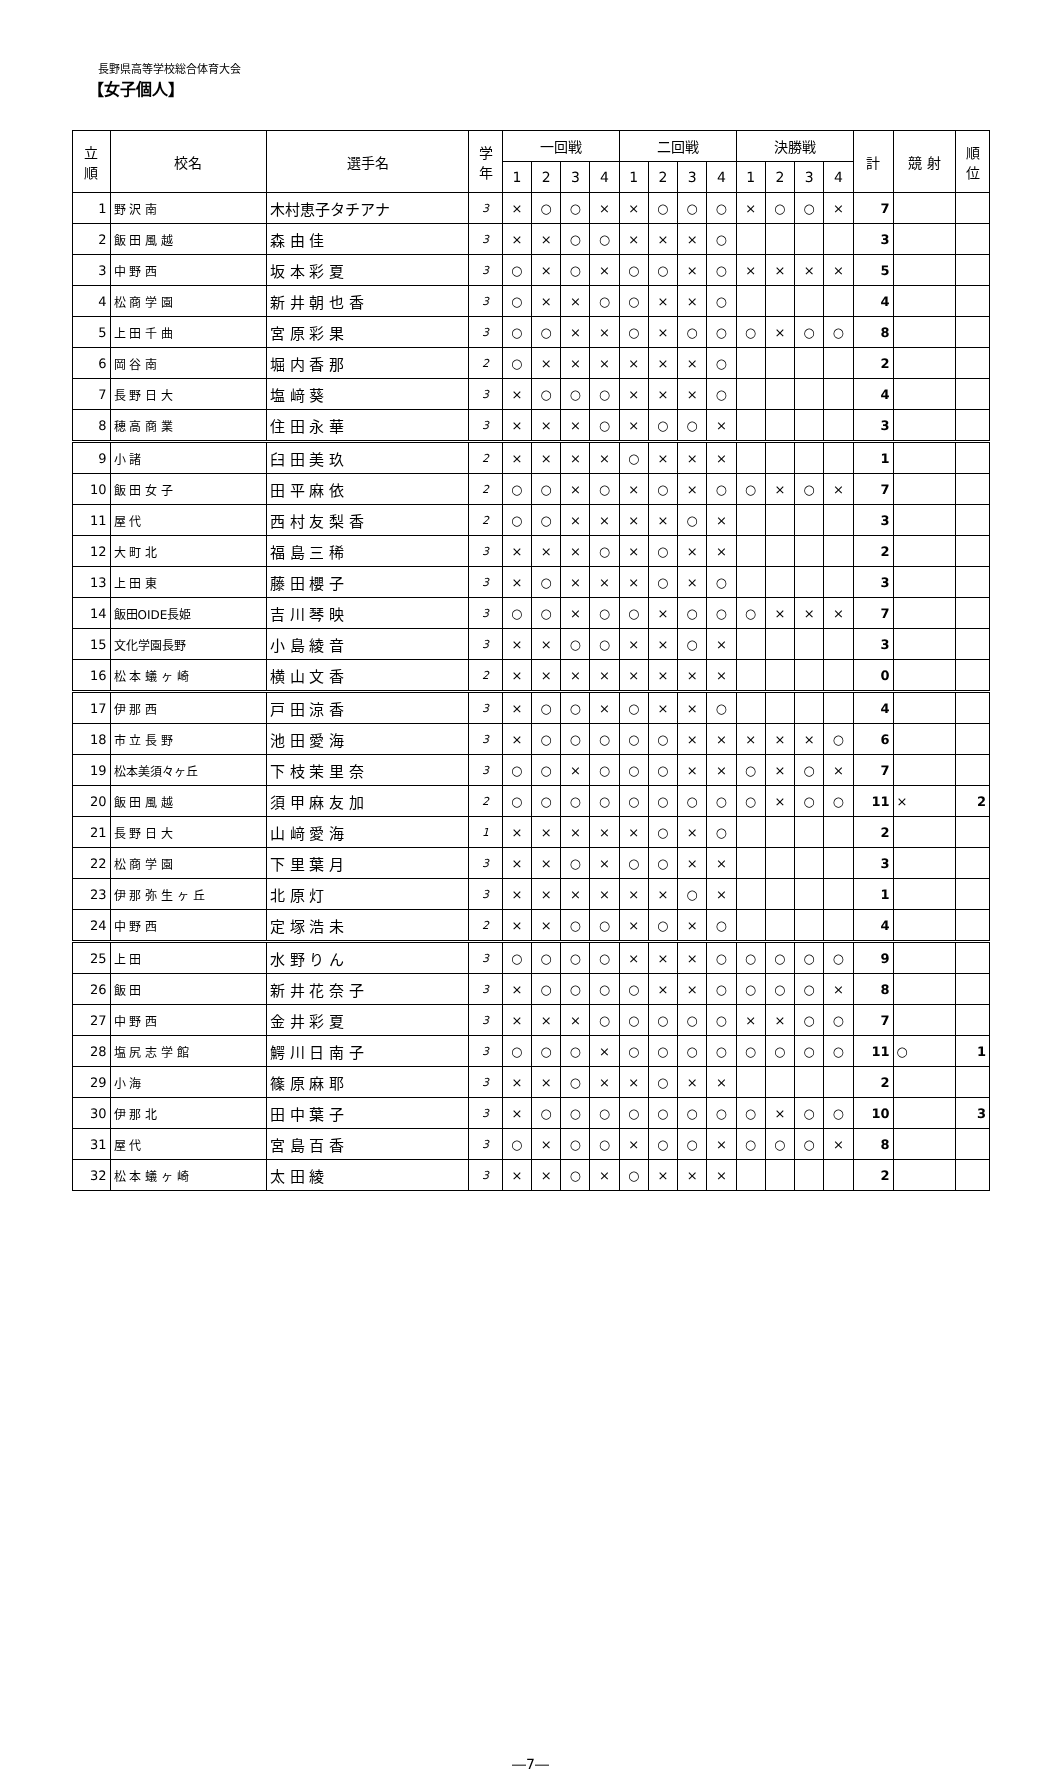長野県高等学校総合体育大会
【女子個人】
| 立 順 | 校名 | 選手名 | 学 年 | 一回戦 | | | | 二回戦 | | | | 決勝戦 | | | | 計 | 競 射 | 順 位 |
| --- | --- | --- | --- | --- | --- | --- | --- | --- | --- | --- | --- | --- | --- | --- | --- | --- | --- | --- |
| | | | | 1 | 2 | 3 | 4 | 1 | 2 | 3 | 4 | 1 | 2 | 3 | 4 | | | |
| 1 | 野 沢 南 | 木村恵子タチアナ | 3 | × | ○ | ○ | × | × | ○ | ○ | ○ | × | ○ | ○ | × | 7 | | |
| 2 | 飯 田 風 越 | 森 由 佳 | 3 | × | × | ○ | ○ | × | × | × | ○ | | | | | 3 | | |
| 3 | 中 野 西 | 坂 本 彩 夏 | 3 | ○ | × | ○ | × | ○ | ○ | × | ○ | × | × | × | × | 5 | | |
| 4 | 松 商 学 園 | 新 井 朝 也 香 | 3 | ○ | × | × | ○ | ○ | × | × | ○ | | | | | 4 | | |
| 5 | 上 田 千 曲 | 宮 原 彩 果 | 3 | ○ | ○ | × | × | ○ | × | ○ | ○ | ○ | × | ○ | ○ | 8 | | |
| 6 | 岡 谷 南 | 堀 内 香 那 | 2 | ○ | × | × | × | × | × | × | ○ | | | | | 2 | | |
| 7 | 長 野 日 大 | 塩 﨑 葵 | 3 | × | ○ | ○ | ○ | × | × | × | ○ | | | | | 4 | | |
| 8 | 穂 高 商 業 | 住 田 永 華 | 3 | × | × | × | ○ | × | ○ | ○ | × | | | | | 3 | | |
| 9 | 小 諸 | 臼 田 美 玖 | 2 | × | × | × | × | ○ | × | × | × | | | | | 1 | | |
| 10 | 飯 田 女 子 | 田 平 麻 依 | 2 | ○ | ○ | × | ○ | × | ○ | × | ○ | ○ | × | ○ | × | 7 | | |
| 11 | 屋 代 | 西 村 友 梨 香 | 2 | ○ | ○ | × | × | × | × | ○ | × | | | | | 3 | | |
| 12 | 大 町 北 | 福 島 三 稀 | 3 | × | × | × | ○ | × | ○ | × | × | | | | | 2 | | |
| 13 | 上 田 東 | 藤 田 櫻 子 | 3 | × | ○ | × | × | × | ○ | × | ○ | | | | | 3 | | |
| 14 | 飯田OIDE長姫 | 吉 川 琴 映 | 3 | ○ | ○ | × | ○ | ○ | × | ○ | ○ | ○ | × | × | × | 7 | | |
| 15 | 文化学園長野 | 小 島 綾 音 | 3 | × | × | ○ | ○ | × | × | ○ | × | | | | | 3 | | |
| 16 | 松 本 蟻 ヶ 崎 | 横 山 文 香 | 2 | × | × | × | × | × | × | × | × | | | | | 0 | | |
| 17 | 伊 那 西 | 戸 田 涼 香 | 3 | × | ○ | ○ | × | ○ | × | × | ○ | | | | | 4 | | |
| 18 | 市 立 長 野 | 池 田 愛 海 | 3 | × | ○ | ○ | ○ | ○ | ○ | × | × | × | × | × | ○ | 6 | | |
| 19 | 松本美須々ヶ丘 | 下 枝 茉 里 奈 | 3 | ○ | ○ | × | ○ | ○ | ○ | × | × | ○ | × | ○ | × | 7 | | |
| 20 | 飯 田 風 越 | 須 甲 麻 友 加 | 2 | ○ | ○ | ○ | ○ | ○ | ○ | ○ | ○ | ○ | × | ○ | ○ | 11 | × | 2 |
| 21 | 長 野 日 大 | 山 﨑 愛 海 | 1 | × | × | × | × | × | ○ | × | ○ | | | | | 2 | | |
| 22 | 松 商 学 園 | 下 里 葉 月 | 3 | × | × | ○ | × | ○ | ○ | × | × | | | | | 3 | | |
| 23 | 伊 那 弥 生 ヶ 丘 | 北 原 灯 | 3 | × | × | × | × | × | × | ○ | × | | | | | 1 | | |
| 24 | 中 野 西 | 定 塚 浩 未 | 2 | × | × | ○ | ○ | × | ○ | × | ○ | | | | | 4 | | |
| 25 | 上 田 | 水 野 り ん | 3 | ○ | ○ | ○ | ○ | × | × | × | ○ | ○ | ○ | ○ | ○ | 9 | | |
| 26 | 飯 田 | 新 井 花 奈 子 | 3 | × | ○ | ○ | ○ | ○ | × | × | ○ | ○ | ○ | ○ | × | 8 | | |
| 27 | 中 野 西 | 金 井 彩 夏 | 3 | × | × | × | ○ | ○ | ○ | ○ | ○ | × | × | ○ | ○ | 7 | | |
| 28 | 塩 尻 志 学 館 | 鰐 川 日 南 子 | 3 | ○ | ○ | ○ | × | ○ | ○ | ○ | ○ | ○ | ○ | ○ | ○ | 11 | ○ | 1 |
| 29 | 小 海 | 篠 原 麻 耶 | 3 | × | × | ○ | × | × | ○ | × | × | | | | | 2 | | |
| 30 | 伊 那 北 | 田 中 葉 子 | 3 | × | ○ | ○ | ○ | ○ | ○ | ○ | ○ | ○ | × | ○ | ○ | 10 | | 3 |
| 31 | 屋 代 | 宮 島 百 香 | 3 | ○ | × | ○ | ○ | × | ○ | ○ | × | ○ | ○ | ○ | × | 8 | | |
| 32 | 松 本 蟻 ヶ 崎 | 太 田 綾 | 3 | × | × | ○ | × | ○ | × | × | × | | | | | 2 | | |
―7―